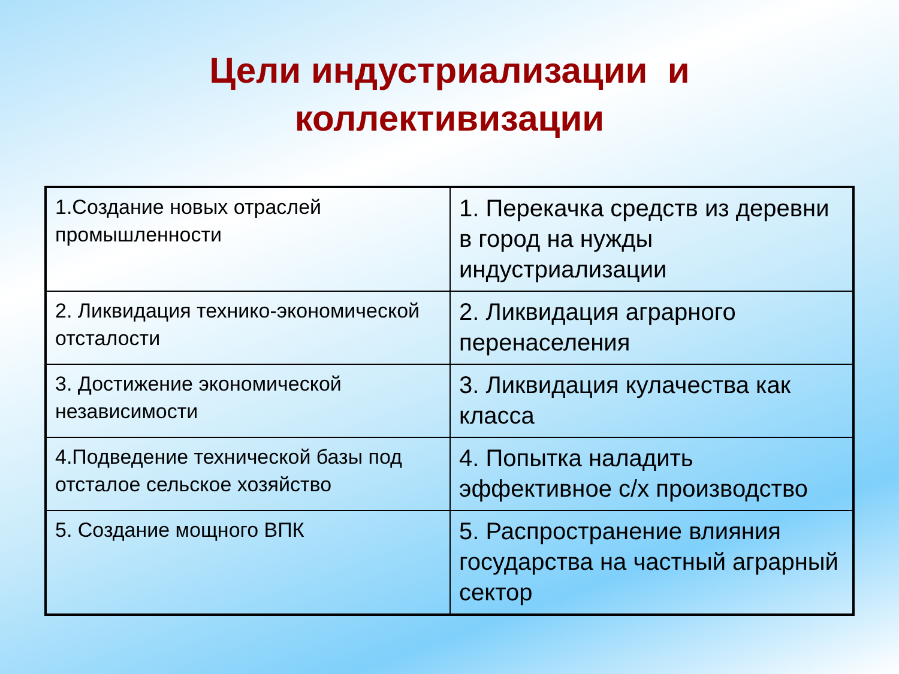Цели индустриализации и
коллективизации
| 1.Создание новых отраслей промышленности | 1. Перекачка средств из деревни в город на нужды индустриализации |
| 2. Ликвидация технико-экономической отсталости | 2. Ликвидация аграрного перенаселения |
| 3. Достижение экономической независимости | 3. Ликвидация кулачества как класса |
| 4.Подведение технической базы под отсталое сельское хозяйство | 4. Попытка наладить эффективное с/х производство |
| 5. Создание мощного ВПК | 5. Распространение влияния государства на частный аграрный сектор |